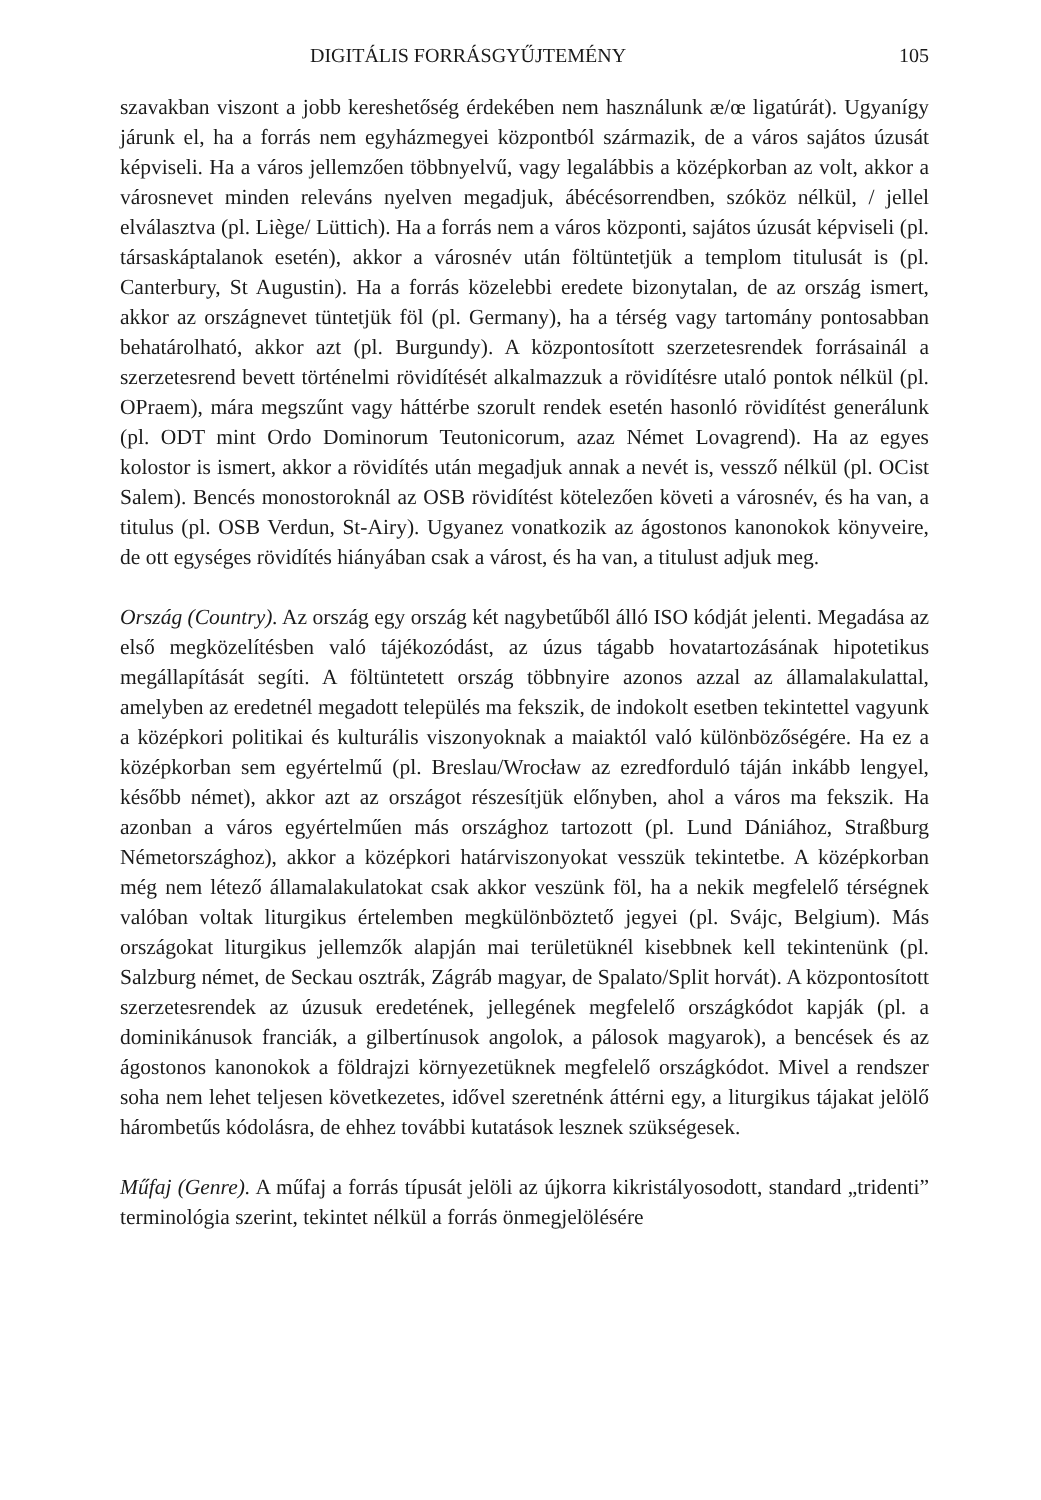DIGITÁLIS FORRÁSGYŰJTEMÉNY 105
szavakban viszont a jobb kereshetőség érdekében nem használunk æ/œ ligatúrát). Ugyanígy járunk el, ha a forrás nem egyházmegyei központból származik, de a város sajátos úzusát képviseli. Ha a város jellemzően többnyelvű, vagy legalábbis a középkorban az volt, akkor a városnevet minden releváns nyelven megadjuk, ábécésorrendben, szóköz nélkül, / jellel elválasztva (pl. Liège/ Lüttich). Ha a forrás nem a város központi, sajátos úzusát képviseli (pl. társaskáptalanok esetén), akkor a városnév után föltüntetjük a templom titulusát is (pl. Canterbury, St Augustin). Ha a forrás közelebbi eredete bizonytalan, de az ország ismert, akkor az országnevet tüntetjük föl (pl. Germany), ha a térség vagy tartomány pontosabban behatárolható, akkor azt (pl. Burgundy). A központosított szerzetesrendek forrásainál a szerzetesrend bevett történelmi rövidítését alkalmazzuk a rövidítésre utaló pontok nélkül (pl. OPraem), mára megszűnt vagy háttérbe szorult rendek esetén hasonló rövidítést generálunk (pl. ODT mint Ordo Dominorum Teutonicorum, azaz Német Lovagrend). Ha az egyes kolostor is ismert, akkor a rövidítés után megadjuk annak a nevét is, vessző nélkül (pl. OCist Salem). Bencés monostoroknál az OSB rövidítést kötelezően követi a városnév, és ha van, a titulus (pl. OSB Verdun, St-Airy). Ugyanez vonatkozik az ágostonos kanonokok könyveire, de ott egységes rövidítés hiányában csak a várost, és ha van, a titulust adjuk meg.
Ország (Country). Az ország egy ország két nagybetűből álló ISO kódját jelenti. Megadása az első megközelítésben való tájékozódást, az úzus tágabb hovatartozásának hipotetikus megállapítását segíti. A föltüntetett ország többnyire azonos azzal az államalakulattal, amelyben az eredetnél megadott település ma fekszik, de indokolt esetben tekintettel vagyunk a középkori politikai és kulturális viszonyoknak a maiaktól való különbözőségére. Ha ez a középkorban sem egyértelmű (pl. Breslau/Wrocław az ezredforduló táján inkább lengyel, később német), akkor azt az országot részesítjük előnyben, ahol a város ma fekszik. Ha azonban a város egyértelműen más országhoz tartozott (pl. Lund Dániához, Straßburg Németországhoz), akkor a középkori határviszonyokat vesszük tekintetbe. A középkorban még nem létező államalakulatokat csak akkor veszünk föl, ha a nekik megfelelő térségnek valóban voltak liturgikus értelemben megkülönböztető jegyei (pl. Svájc, Belgium). Más országokat liturgikus jellemzők alapján mai területüknél kisebbnek kell tekintenünk (pl. Salzburg német, de Seckau osztrák, Zágráb magyar, de Spalato/Split horvát). A központosított szerzetesrendek az úzusuk eredetének, jellegének megfelelő országkódot kapják (pl. a dominikánusok franciák, a gilbertínusok angolok, a pálosok magyarok), a bencések és az ágostonos kanonokok a földrajzi környezetüknek megfelelő országkódot. Mivel a rendszer soha nem lehet teljesen következetes, idővel szeretnénk áttérni egy, a liturgikus tájakat jelölő hárombetűs kódolásra, de ehhez további kutatások lesznek szükségesek.
Műfaj (Genre). A műfaj a forrás típusát jelöli az újkorra kikristályosodott, standard „tridenti” terminológia szerint, tekintet nélkül a forrás önmegjelölésére